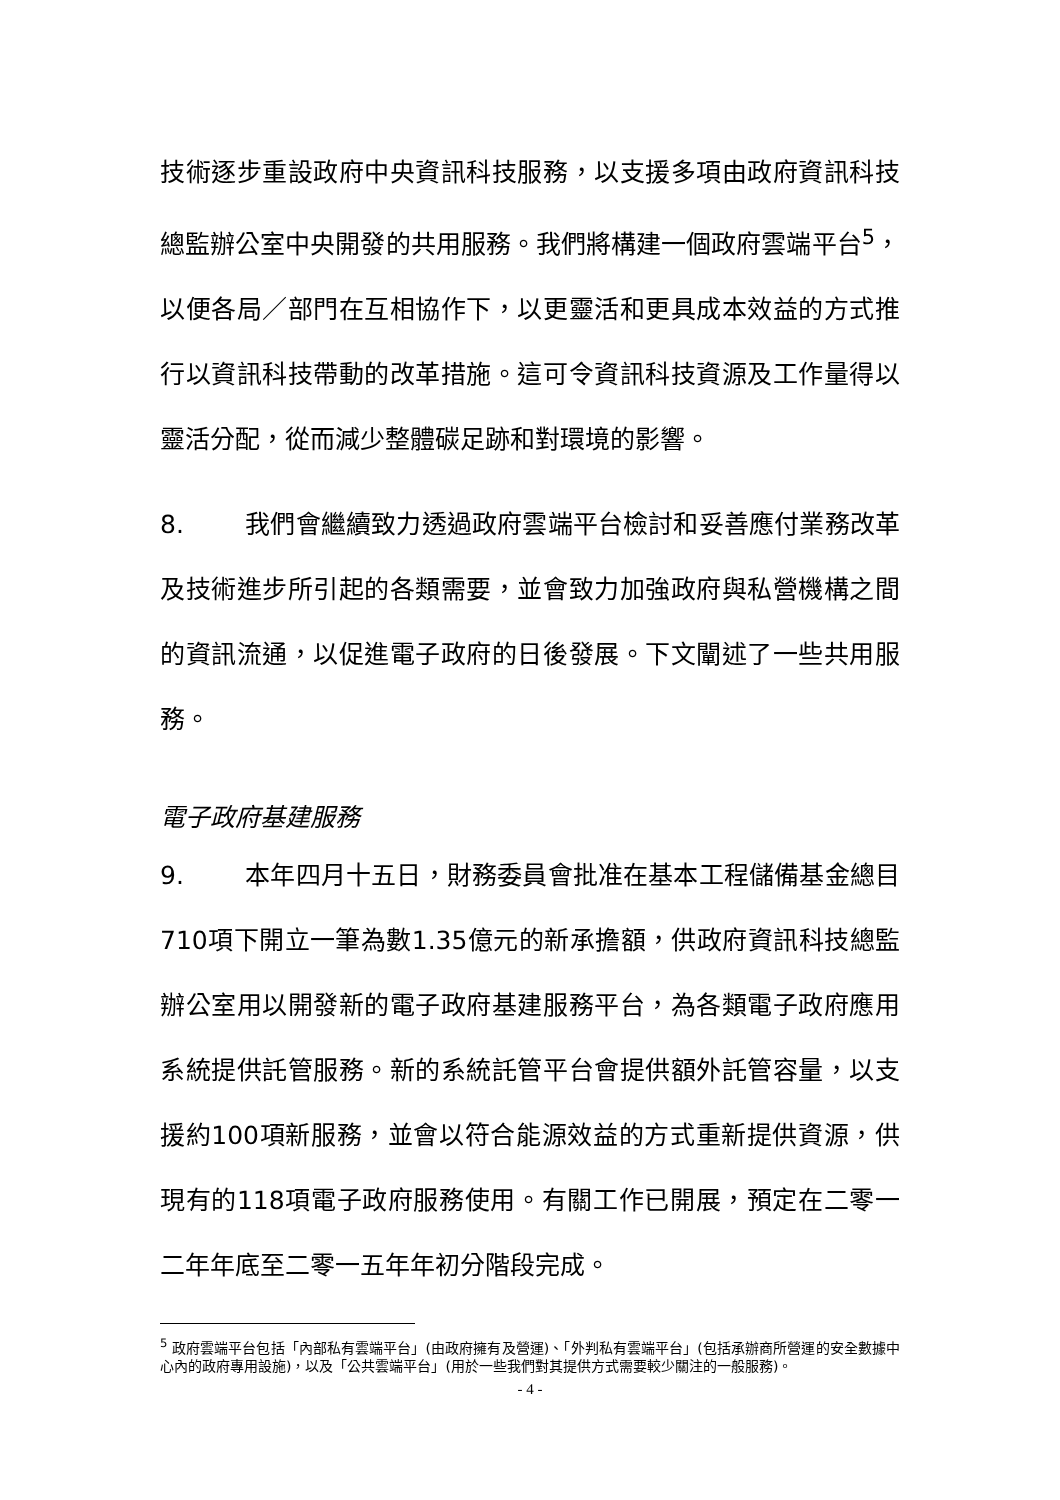技術逐步重設政府中央資訊科技服務，以支援多項由政府資訊科技總監辦公室中央開發的共用服務。我們將構建一個政府雲端平台<sup>5</sup>，以便各局／部門在互相協作下，以更靈活和更具成本效益的方式推行以資訊科技帶動的改革措施。這可令資訊科技資源及工作量得以靈活分配，從而減少整體碳足跡和對環境的影響。
8. 我們會繼續致力透過政府雲端平台檢討和妥善應付業務改革及技術進步所引起的各類需要，並會致力加強政府與私營機構之間的資訊流通，以促進電子政府的日後發展。下文闡述了一些共用服務。
電子政府基建服務
9. 本年四月十五日，財務委員會批准在基本工程儲備基金總目710項下開立一筆為數1.35億元的新承擔額，供政府資訊科技總監辦公室用以開發新的電子政府基建服務平台，為各類電子政府應用系統提供託管服務。新的系統託管平台會提供額外託管容量，以支援約100項新服務，並會以符合能源效益的方式重新提供資源，供現有的118項電子政府服務使用。有關工作已開展，預定在二零一二年年底至二零一五年年初分階段完成。
<sup>5</sup> 政府雲端平台包括「內部私有雲端平台」(由政府擁有及營運)、「外判私有雲端平台」(包括承辦商所營運的安全數據中心內的政府專用設施)，以及「公共雲端平台」(用於一些我們對其提供方式需要較少關注的一般服務)。
- 4 -